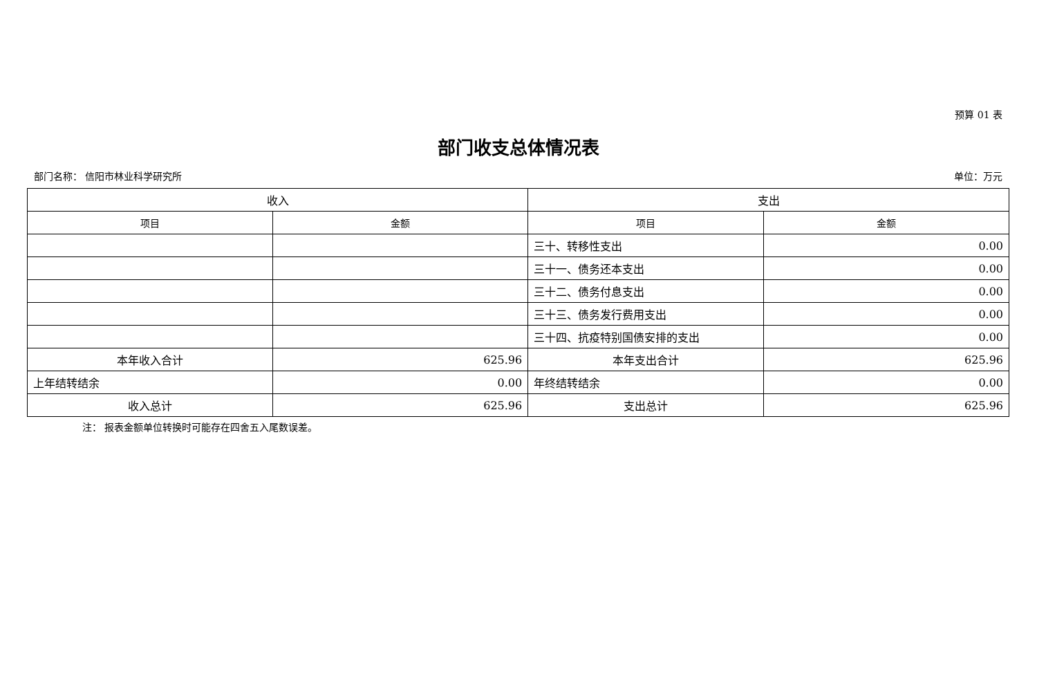预算 01 表
部门收支总体情况表
部门名称： 信阳市林业科学研究所 单位：万元
| 收入 | | 支出 | |
| --- | --- | --- | --- |
| 项目 | 金额 | 项目 | 金额 |
| | | 三十、转移性支出 | 0.00 |
| | | 三十一、债务还本支出 | 0.00 |
| | | 三十二、债务付息支出 | 0.00 |
| | | 三十三、债务发行费用支出 | 0.00 |
| | | 三十四、抗疫特别国债安排的支出 | 0.00 |
| 本年收入合计 | 625.96 | 本年支出合计 | 625.96 |
| 上年结转结余 | 0.00 | 年终结转结余 | 0.00 |
| 收入总计 | 625.96 | 支出总计 | 625.96 |
注： 报表金额单位转换时可能存在四舍五入尾数误差。